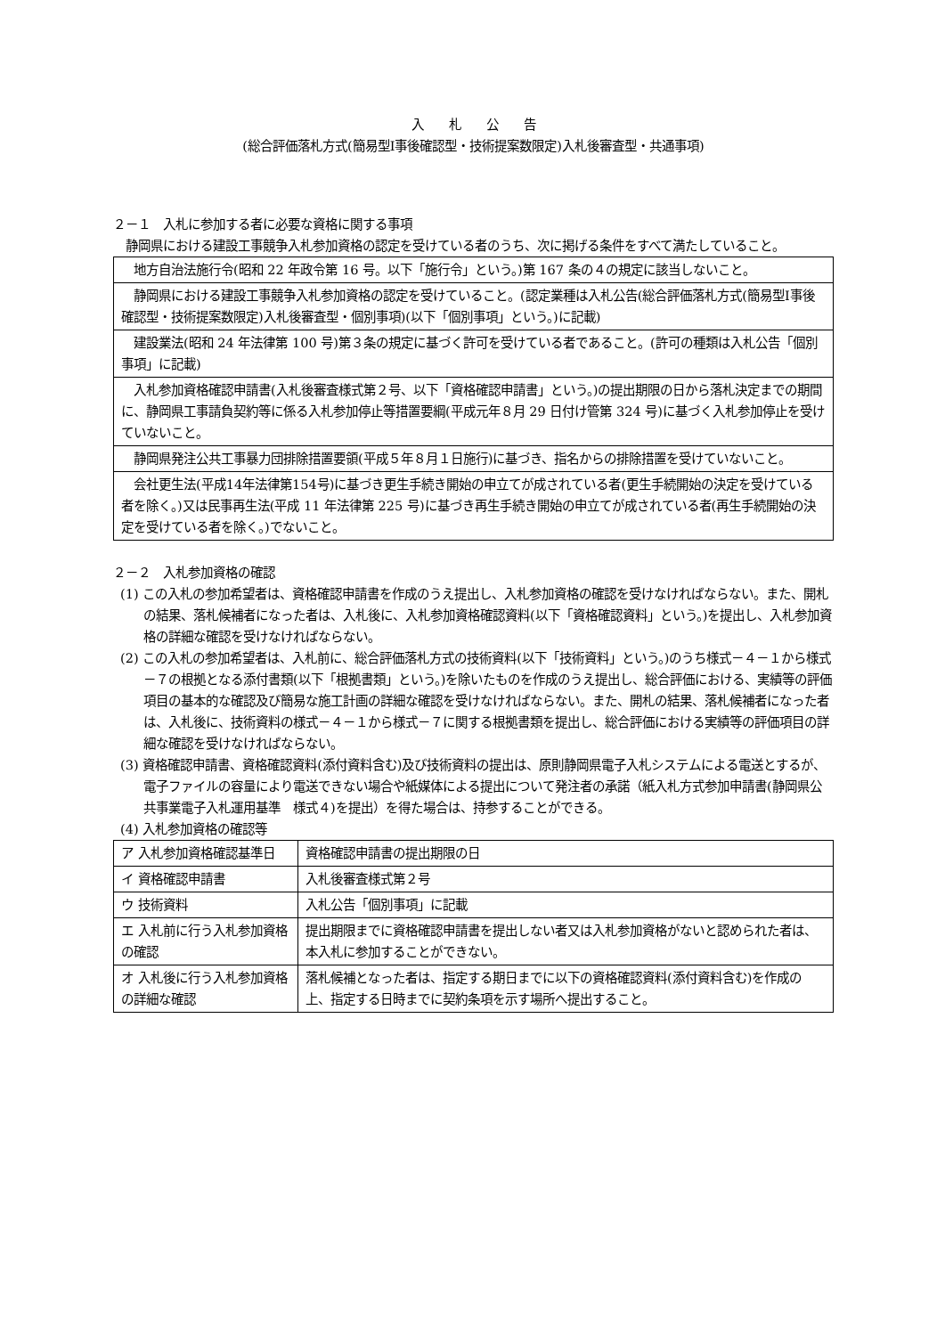入　　札　　公　　告
(総合評価落札方式(簡易型Ⅰ事後確認型・技術提案数限定)入札後審査型・共通事項)
２－１　入札に参加する者に必要な資格に関する事項
　静岡県における建設工事競争入札参加資格の認定を受けている者のうち、次に掲げる条件をすべて満たしていること。
| 地方自治法施行令(昭和 22 年政令第 16 号。以下「施行令」という。)第 167 条の４の規定に該当しないこと。 |
| 静岡県における建設工事競争入札参加資格の認定を受けていること。(認定業種は入札公告(総合評価落札方式(簡易型Ⅰ事後確認型・技術提案数限定)入札後審査型・個別事項)(以下「個別事項」という。)に記載) |
| 建設業法(昭和 24 年法律第 100 号)第３条の規定に基づく許可を受けている者であること。(許可の種類は入札公告「個別事項」に記載) |
| 入札参加資格確認申請書(入札後審査様式第２号、以下「資格確認申請書」という。)の提出期限の日から落札決定までの期間に、静岡県工事請負契約等に係る入札参加停止等措置要綱(平成元年８月 29 日付け管第 324 号)に基づく入札参加停止を受けていないこと。 |
| 静岡県発注公共工事暴力団排除措置要領(平成５年８月１日施行)に基づき、指名からの排除措置を受けていないこと。 |
| 会社更生法(平成14年法律第154号)に基づき更生手続き開始の申立てが成されている者(更生手続開始の決定を受けている者を除く。)又は民事再生法(平成 11 年法律第 225 号)に基づき再生手続き開始の申立てが成されている者(再生手続開始の決定を受けている者を除く。)でないこと。 |
２－２　入札参加資格の確認
(1) この入札の参加希望者は、資格確認申請書を作成のうえ提出し、入札参加資格の確認を受けなければならない。また、開札の結果、落札候補者になった者は、入札後に、入札参加資格確認資料(以下「資格確認資料」という。)を提出し、入札参加資格の詳細な確認を受けなければならない。
(2) この入札の参加希望者は、入札前に、総合評価落札方式の技術資料(以下「技術資料」という。)のうち様式－４－１から様式－７の根拠となる添付書類(以下「根拠書類」という。)を除いたものを作成のうえ提出し、総合評価における、実績等の評価項目の基本的な確認及び簡易な施工計画の詳細な確認を受けなければならない。また、開札の結果、落札候補者になった者は、入札後に、技術資料の様式－４－１から様式－７に関する根拠書類を提出し、総合評価における実績等の評価項目の詳細な確認を受けなければならない。
(3) 資格確認申請書、資格確認資料(添付資料含む)及び技術資料の提出は、原則静岡県電子入札システムによる電送とするが、電子ファイルの容量により電送できない場合や紙媒体による提出について発注者の承諾（紙入札方式参加申請書(静岡県公共事業電子入札運用基準　様式４)を提出）を得た場合は、持参することができる。
(4) 入札参加資格の確認等
| ア 入札参加資格確認基準日 | 資格確認申請書の提出期限の日 |
| イ 資格確認申請書 | 入札後審査様式第２号 |
| ウ 技術資料 | 入札公告「個別事項」に記載 |
| エ 入札前に行う入札参加資格の確認 | 提出期限までに資格確認申請書を提出しない者又は入札参加資格がないと認められた者は、本入札に参加することができない。 |
| オ 入札後に行う入札参加資格の詳細な確認 | 落札候補となった者は、指定する期日までに以下の資格確認資料(添付資料含む)を作成の上、指定する日時までに契約条項を示す場所へ提出すること。 |